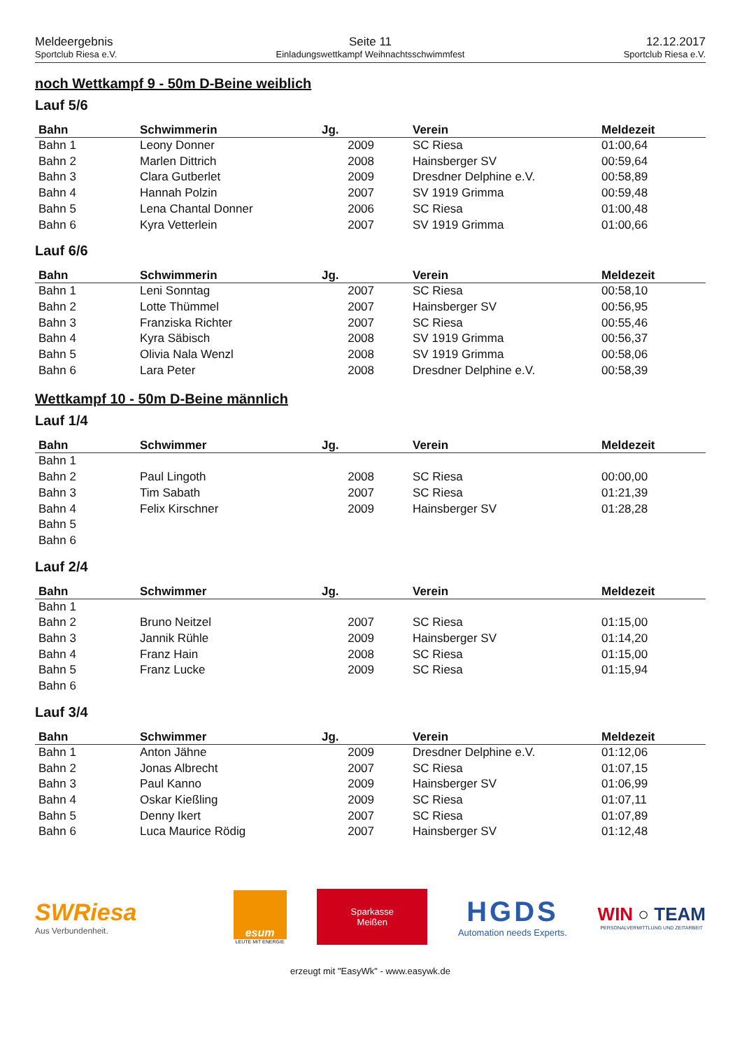Meldeergebnis
Sportclub Riesa e.V.
Seite 11
Einladungswettkampf Weihnachtsschwimmfest
12.12.2017
Sportclub Riesa e.V.
noch Wettkampf 9 - 50m D-Beine weiblich
Lauf 5/6
| Bahn | Schwimmerin | Jg. | Verein | Meldezeit |
| --- | --- | --- | --- | --- |
| Bahn 1 | Leony Donner | 2009 | SC Riesa | 01:00,64 |
| Bahn 2 | Marlen Dittrich | 2008 | Hainsberger SV | 00:59,64 |
| Bahn 3 | Clara Gutberlet | 2009 | Dresdner Delphine e.V. | 00:58,89 |
| Bahn 4 | Hannah Polzin | 2007 | SV 1919 Grimma | 00:59,48 |
| Bahn 5 | Lena Chantal Donner | 2006 | SC Riesa | 01:00,48 |
| Bahn 6 | Kyra Vetterlein | 2007 | SV 1919 Grimma | 01:00,66 |
Lauf 6/6
| Bahn | Schwimmerin | Jg. | Verein | Meldezeit |
| --- | --- | --- | --- | --- |
| Bahn 1 | Leni Sonntag | 2007 | SC Riesa | 00:58,10 |
| Bahn 2 | Lotte Thümmel | 2007 | Hainsberger SV | 00:56,95 |
| Bahn 3 | Franziska Richter | 2007 | SC Riesa | 00:55,46 |
| Bahn 4 | Kyra Säbisch | 2008 | SV 1919 Grimma | 00:56,37 |
| Bahn 5 | Olivia Nala Wenzl | 2008 | SV 1919 Grimma | 00:58,06 |
| Bahn 6 | Lara Peter | 2008 | Dresdner Delphine e.V. | 00:58,39 |
Wettkampf 10 - 50m D-Beine männlich
Lauf 1/4
| Bahn | Schwimmer | Jg. | Verein | Meldezeit |
| --- | --- | --- | --- | --- |
| Bahn 1 | | | | |
| Bahn 2 | Paul Lingoth | 2008 | SC Riesa | 00:00,00 |
| Bahn 3 | Tim Sabath | 2007 | SC Riesa | 01:21,39 |
| Bahn 4 | Felix Kirschner | 2009 | Hainsberger SV | 01:28,28 |
| Bahn 5 | | | | |
| Bahn 6 | | | | |
Lauf 2/4
| Bahn | Schwimmer | Jg. | Verein | Meldezeit |
| --- | --- | --- | --- | --- |
| Bahn 1 | | | | |
| Bahn 2 | Bruno Neitzel | 2007 | SC Riesa | 01:15,00 |
| Bahn 3 | Jannik Rühle | 2009 | Hainsberger SV | 01:14,20 |
| Bahn 4 | Franz Hain | 2008 | SC Riesa | 01:15,00 |
| Bahn 5 | Franz Lucke | 2009 | SC Riesa | 01:15,94 |
| Bahn 6 | | | | |
Lauf 3/4
| Bahn | Schwimmer | Jg. | Verein | Meldezeit |
| --- | --- | --- | --- | --- |
| Bahn 1 | Anton Jähne | 2009 | Dresdner Delphine e.V. | 01:12,06 |
| Bahn 2 | Jonas Albrecht | 2007 | SC Riesa | 01:07,15 |
| Bahn 3 | Paul Kanno | 2009 | Hainsberger SV | 01:06,99 |
| Bahn 4 | Oskar Kießling | 2009 | SC Riesa | 01:07,11 |
| Bahn 5 | Denny Ikert | 2007 | SC Riesa | 01:07,89 |
| Bahn 6 | Luca Maurice Rödig | 2007 | Hainsberger SV | 01:12,48 |
SWRiesa
Aus Verbundenheit.
esum
LEUTE MIT ENERGIE
Sparkasse
Meißen
HGDS
Automation needs Experts.
WIN ○ TEAM
PERSONALVERMITTLUNG UND ZEITARBEIT
erzeugt mit "EasyWk" - www.easywk.de